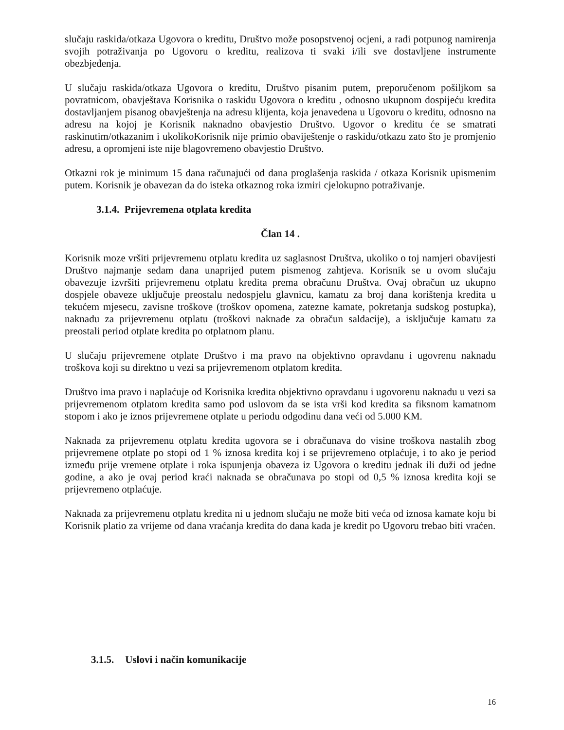slučaju raskida/otkaza Ugovora o kreditu, Društvo može posopstvenoj ocjeni, a radi potpunog namirenja svojih potraživanja po Ugovoru o kreditu, realizova ti svaki i/ili sve dostavljene instrumente obezbjeđenja.
U slučaju raskida/otkaza Ugovora o kreditu, Društvo pisanim putem, preporučenom pošiljkom sa povratnicom, obavještava Korisnika o raskidu Ugovora o kreditu , odnosno ukupnom dospijeću kredita dostavljanjem pisanog obavještenja na adresu klijenta, koja jenavedena u Ugovoru o kreditu, odnosno na adresu na kojoj je Korisnik naknadno obavjestio Društvo. Ugovor o kreditu će se smatrati raskinutim/otkazanim i ukolikoKorisnik nije primio obaviještenje o raskidu/otkazu zato što je promjenio adresu, a opromjeni iste nije blagovremeno obavjestio Društvo.
Otkazni rok je minimum 15 dana računajući od dana proglašenja raskida / otkaza Korisnik upismenim putem. Korisnik je obavezan da do isteka otkaznog roka izmiri cjelokupno potraživanje.
3.1.4. Prijevremena otplata kredita
Član 14 .
Korisnik moze vršiti prijevremenu otplatu kredita uz saglasnost Društva, ukoliko o toj namjeri obavijesti Društvo najmanje sedam dana unaprijed putem pismenog zahtjeva. Korisnik se u ovom slučaju obavezuje izvršiti prijevremenu otplatu kredita prema obračunu Društva. Ovaj obračun uz ukupno dospjele obaveze uključuje preostalu nedospjelu glavnicu, kamatu za broj dana korištenja kredita u tekućem mjesecu, zavisne troškove (troškov opomena, zatezne kamate, pokretanja sudskog postupka), naknadu za prijevremenu otplatu (troškovi naknade za obračun saldacije), a isključuje kamatu za preostali period otplate kredita po otplatnom planu.
U slučaju prijevremene otplate Društvo i ma pravo na objektivno opravdanu i ugovrenu naknadu troškova koji su direktno u vezi sa prijevremenom otplatom kredita.
Društvo ima pravo i naplaćuje od Korisnika kredita objektivno opravdanu i ugovorenu naknadu u vezi sa prijevremenom otplatom kredita samo pod uslovom da se ista vrši kod kredita sa fiksnom kamatnom stopom i ako je iznos prijevremene otplate u periodu odgodinu dana veći od 5.000 KM.
Naknada za prijevremenu otplatu kredita ugovora se i obračunava do visine troškova nastalih zbog prijevremene otplate po stopi od 1 % iznosa kredita koj i se prijevremeno otplaćuje, i to ako je period između prije vremene otplate i roka ispunjenja obaveza iz Ugovora o kreditu jednak ili duži od jedne godine, a ako je ovaj period kraći naknada se obračunava po stopi od 0,5 % iznosa kredita koji se prijevremeno otplaćuje.
Naknada za prijevremenu otplatu kredita ni u jednom slučaju ne može biti veća od iznosa kamate koju bi Korisnik platio za vrijeme od dana vraćanja kredita do dana kada je kredit po Ugovoru trebao biti vraćen.
3.1.5. Uslovi i način komunikacije
16